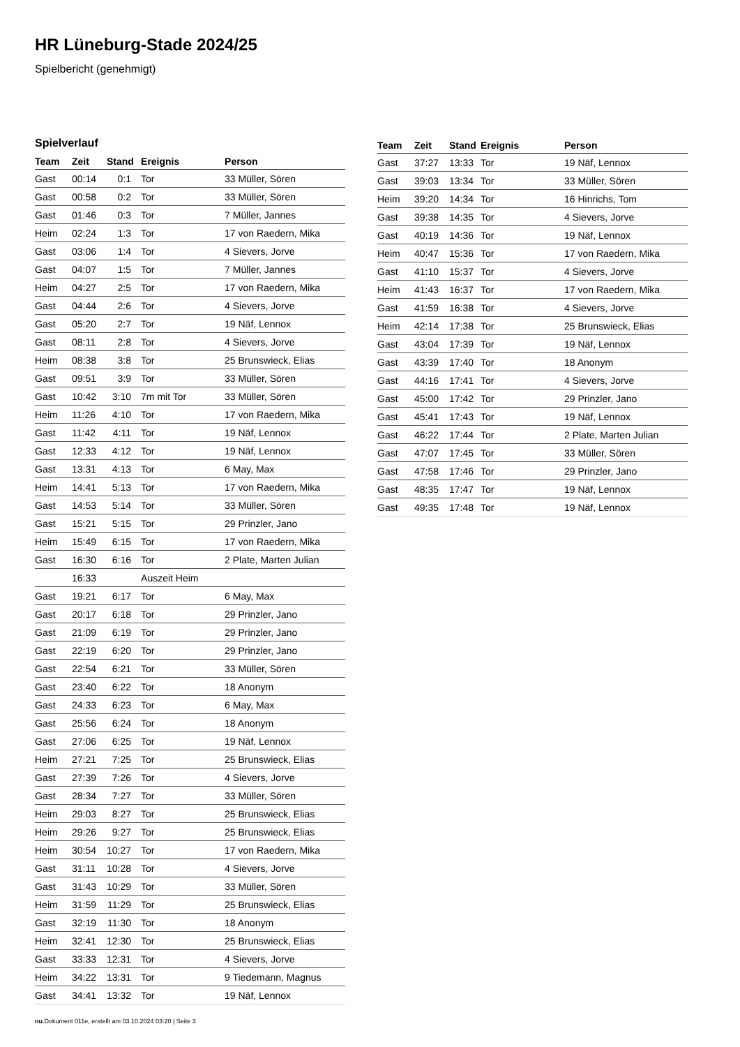HR Lüneburg-Stade 2024/25
Spielbericht (genehmigt)
Spielverlauf
| Team | Zeit | Stand | Ereignis | Person |
| --- | --- | --- | --- | --- |
| Gast | 00:14 | 0:1 | Tor | 33 Müller, Sören |
| Gast | 00:58 | 0:2 | Tor | 33 Müller, Sören |
| Gast | 01:46 | 0:3 | Tor | 7 Müller, Jannes |
| Heim | 02:24 | 1:3 | Tor | 17 von Raedern, Mika |
| Gast | 03:06 | 1:4 | Tor | 4 Sievers, Jorve |
| Gast | 04:07 | 1:5 | Tor | 7 Müller, Jannes |
| Heim | 04:27 | 2:5 | Tor | 17 von Raedern, Mika |
| Gast | 04:44 | 2:6 | Tor | 4 Sievers, Jorve |
| Gast | 05:20 | 2:7 | Tor | 19 Näf, Lennox |
| Gast | 08:11 | 2:8 | Tor | 4 Sievers, Jorve |
| Heim | 08:38 | 3:8 | Tor | 25 Brunswieck, Elias |
| Gast | 09:51 | 3:9 | Tor | 33 Müller, Sören |
| Gast | 10:42 | 3:10 | 7m mit Tor | 33 Müller, Sören |
| Heim | 11:26 | 4:10 | Tor | 17 von Raedern, Mika |
| Gast | 11:42 | 4:11 | Tor | 19 Näf, Lennox |
| Gast | 12:33 | 4:12 | Tor | 19 Näf, Lennox |
| Gast | 13:31 | 4:13 | Tor | 6 May, Max |
| Heim | 14:41 | 5:13 | Tor | 17 von Raedern, Mika |
| Gast | 14:53 | 5:14 | Tor | 33 Müller, Sören |
| Gast | 15:21 | 5:15 | Tor | 29 Prinzler, Jano |
| Heim | 15:49 | 6:15 | Tor | 17 von Raedern, Mika |
| Gast | 16:30 | 6:16 | Tor | 2 Plate, Marten Julian |
| | 16:33 | | Auszeit Heim | |
| Gast | 19:21 | 6:17 | Tor | 6 May, Max |
| Gast | 20:17 | 6:18 | Tor | 29 Prinzler, Jano |
| Gast | 21:09 | 6:19 | Tor | 29 Prinzler, Jano |
| Gast | 22:19 | 6:20 | Tor | 29 Prinzler, Jano |
| Gast | 22:54 | 6:21 | Tor | 33 Müller, Sören |
| Gast | 23:40 | 6:22 | Tor | 18 Anonym |
| Gast | 24:33 | 6:23 | Tor | 6 May, Max |
| Gast | 25:56 | 6:24 | Tor | 18 Anonym |
| Gast | 27:06 | 6:25 | Tor | 19 Näf, Lennox |
| Heim | 27:21 | 7:25 | Tor | 25 Brunswieck, Elias |
| Gast | 27:39 | 7:26 | Tor | 4 Sievers, Jorve |
| Gast | 28:34 | 7:27 | Tor | 33 Müller, Sören |
| Heim | 29:03 | 8:27 | Tor | 25 Brunswieck, Elias |
| Heim | 29:26 | 9:27 | Tor | 25 Brunswieck, Elias |
| Heim | 30:54 | 10:27 | Tor | 17 von Raedern, Mika |
| Gast | 31:11 | 10:28 | Tor | 4 Sievers, Jorve |
| Gast | 31:43 | 10:29 | Tor | 33 Müller, Sören |
| Heim | 31:59 | 11:29 | Tor | 25 Brunswieck, Elias |
| Gast | 32:19 | 11:30 | Tor | 18 Anonym |
| Heim | 32:41 | 12:30 | Tor | 25 Brunswieck, Elias |
| Gast | 33:33 | 12:31 | Tor | 4 Sievers, Jorve |
| Heim | 34:22 | 13:31 | Tor | 9 Tiedemann, Magnus |
| Gast | 34:41 | 13:32 | Tor | 19 Näf, Lennox |
| Team | Zeit | Stand | Ereignis | Person |
| --- | --- | --- | --- | --- |
| Gast | 37:27 | 13:33 | Tor | 19 Näf, Lennox |
| Gast | 39:03 | 13:34 | Tor | 33 Müller, Sören |
| Heim | 39:20 | 14:34 | Tor | 16 Hinrichs, Tom |
| Gast | 39:38 | 14:35 | Tor | 4 Sievers, Jorve |
| Gast | 40:19 | 14:36 | Tor | 19 Näf, Lennox |
| Heim | 40:47 | 15:36 | Tor | 17 von Raedern, Mika |
| Gast | 41:10 | 15:37 | Tor | 4 Sievers, Jorve |
| Heim | 41:43 | 16:37 | Tor | 17 von Raedern, Mika |
| Gast | 41:59 | 16:38 | Tor | 4 Sievers, Jorve |
| Heim | 42:14 | 17:38 | Tor | 25 Brunswieck, Elias |
| Gast | 43:04 | 17:39 | Tor | 19 Näf, Lennox |
| Gast | 43:39 | 17:40 | Tor | 18 Anonym |
| Gast | 44:16 | 17:41 | Tor | 4 Sievers, Jorve |
| Gast | 45:00 | 17:42 | Tor | 29 Prinzler, Jano |
| Gast | 45:41 | 17:43 | Tor | 19 Näf, Lennox |
| Gast | 46:22 | 17:44 | Tor | 2 Plate, Marten Julian |
| Gast | 47:07 | 17:45 | Tor | 33 Müller, Sören |
| Gast | 47:58 | 17:46 | Tor | 29 Prinzler, Jano |
| Gast | 48:35 | 17:47 | Tor | 19 Näf, Lennox |
| Gast | 49:35 | 17:48 | Tor | 19 Näf, Lennox |
nu.Dokument 011e, erstellt am 03.10.2024 03:20 | Seite 3